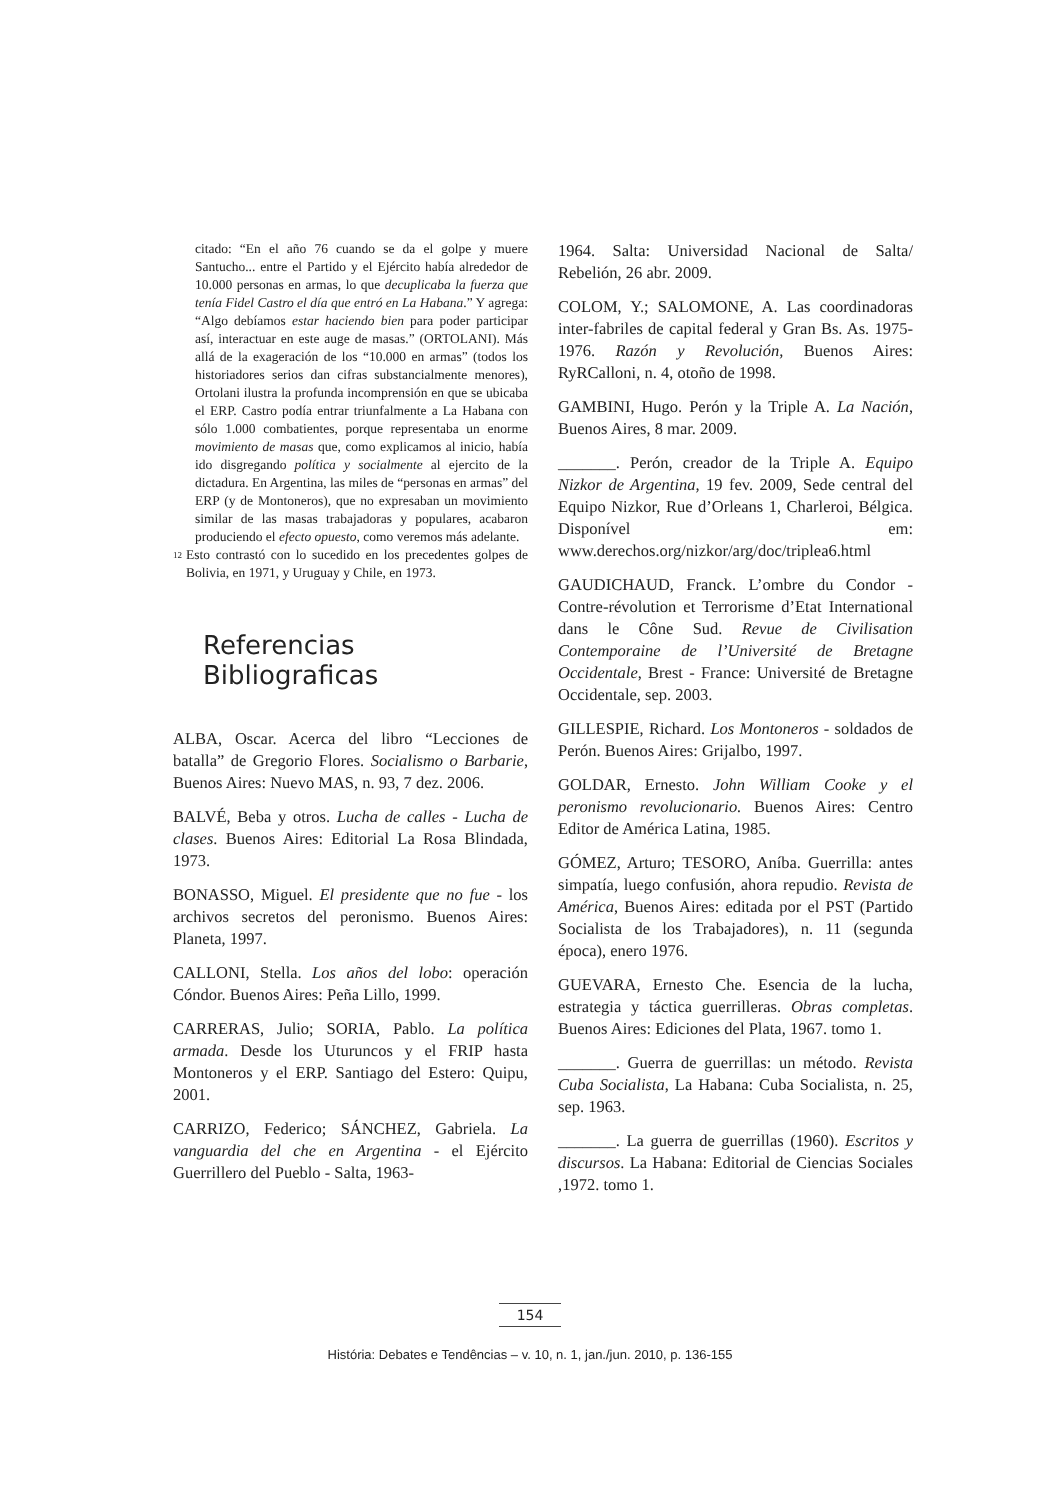citado: “En el año 76 cuando se da el golpe y muere Santucho... entre el Partido y el Ejército había alrededor de 10.000 personas en armas, lo que decuplicaba la fuerza que tenía Fidel Castro el día que entró en La Habana.” Y agrega: “Algo debíamos estar haciendo bien para poder participar así, interactuar en este auge de masas.” (ORTOLANI). Más allá de la exageración de los “10.000 en armas” (todos los historiadores serios dan cifras substancialmente menores), Ortolani ilustra la profunda incomprensión en que se ubicaba el ERP. Castro podía entrar triunfalmente a La Habana con sólo 1.000 combatientes, porque representaba un enorme movimiento de masas que, como explicamos al inicio, había ido disgregando política y socialmente al ejercito de la dictadura. En Argentina, las miles de “personas en armas” del ERP (y de Montoneros), que no expresaban un movimiento similar de las masas trabajadoras y populares, acabaron produciendo el efecto opuesto, como veremos más adelante.
<sup>12</sup> Esto contrastó con lo sucedido en los precedentes golpes de Bolivia, en 1971, y Uruguay y Chile, en 1973.
Referencias Bibliograficas
ALBA, Oscar. Acerca del libro “Lecciones de batalla” de Gregorio Flores. Socialismo o Barbarie, Buenos Aires: Nuevo MAS, n. 93, 7 dez. 2006.
BALVÉ, Beba y otros. Lucha de calles - Lucha de clases. Buenos Aires: Editorial La Rosa Blindada, 1973.
BONASSO, Miguel. El presidente que no fue - los archivos secretos del peronismo. Buenos Aires: Planeta, 1997.
CALLONI, Stella. Los años del lobo: operación Cóndor. Buenos Aires: Peña Lillo, 1999.
CARRERAS, Julio; SORIA, Pablo. La política armada. Desde los Uturuncos y el FRIP hasta Montoneros y el ERP. Santiago del Estero: Quipu, 2001.
CARRIZO, Federico; SÁNCHEZ, Gabriela. La vanguardia del che en Argentina - el Ejército Guerrillero del Pueblo - Salta, 1963-
1964. Salta: Universidad Nacional de Salta/ Rebelión, 26 abr. 2009.
COLOM, Y.; SALOMONE, A. Las coordinadoras inter-fabriles de capital federal y Gran Bs. As. 1975-1976. Razón y Revolución, Buenos Aires: RyRCalloni, n. 4, otoño de 1998.
GAMBINI, Hugo. Perón y la Triple A. La Nación, Buenos Aires, 8 mar. 2009.
_______. Perón, creador de la Triple A. Equipo Nizkor de Argentina, 19 fev. 2009, Sede central del Equipo Nizkor, Rue d’Orleans 1, Charleroi, Bélgica. Disponível em: www.derechos.org/nizkor/arg/doc/triplea6.html
GAUDICHAUD, Franck. L’ombre du Condor - Contre-révolution et Terrorisme d’Etat International dans le Cône Sud. Revue de Civilisation Contemporaine de l’Université de Bretagne Occidentale, Brest - France: Université de Bretagne Occidentale, sep. 2003.
GILLESPIE, Richard. Los Montoneros - soldados de Perón. Buenos Aires: Grijalbo, 1997.
GOLDAR, Ernesto. John William Cooke y el peronismo revolucionario. Buenos Aires: Centro Editor de América Latina, 1985.
GÓMEZ, Arturo; TESORO, Aníba. Guerrilla: antes simpatía, luego confusión, ahora repudio. Revista de América, Buenos Aires: editada por el PST (Partido Socialista de los Trabajadores), n. 11 (segunda época), enero 1976.
GUEVARA, Ernesto Che. Esencia de la lucha, estrategia y táctica guerrilleras. Obras completas. Buenos Aires: Ediciones del Plata, 1967. tomo 1.
_______. Guerra de guerrillas: un método. Revista Cuba Socialista, La Habana: Cuba Socialista, n. 25, sep. 1963.
_______. La guerra de guerrillas (1960). Escritos y discursos. La Habana: Editorial de Ciencias Sociales ,1972. tomo 1.
154
História: Debates e Tendências – v. 10, n. 1, jan./jun. 2010, p. 136-155